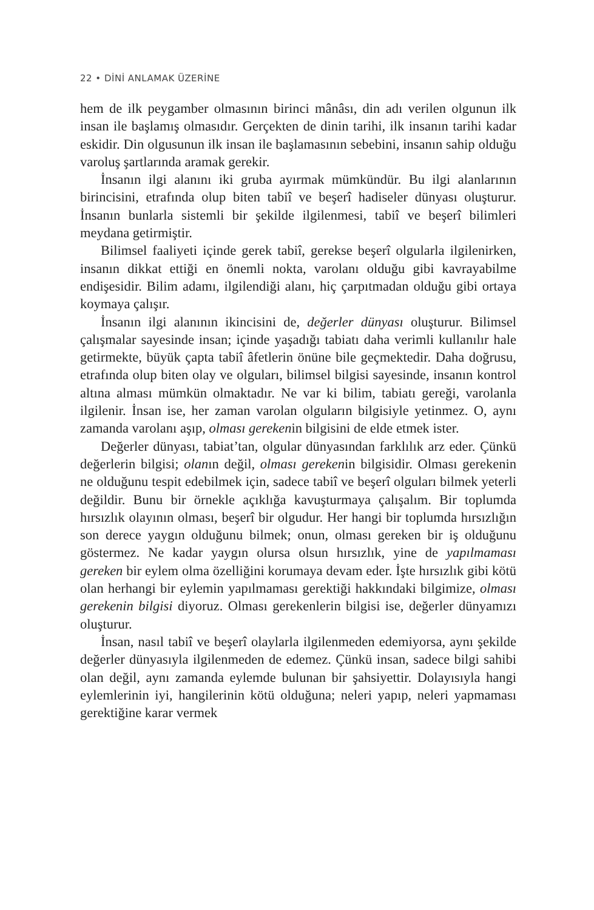22 • DİNİ ANLAMAK ÜZERİNE
hem de ilk peygamber olmasının birinci mânâsı, din adı verilen olgunun ilk insan ile başlamış olmasıdır. Gerçekten de dinin tarihi, ilk insanın tarihi kadar eskidir. Din olgusunun ilk insan ile başlamasının sebebini, insanın sahip olduğu varoluş şartlarında aramak gerekir.
İnsanın ilgi alanını iki gruba ayırmak mümkündür. Bu ilgi alanlarının birincisini, etrafında olup biten tabiî ve beşerî hadiseler dünyası oluşturur. İnsanın bunlarla sistemli bir şekilde ilgilenmesi, tabiî ve beşerî bilimleri meydana getirmiştir.
Bilimsel faaliyeti içinde gerek tabiî, gerekse beşerî olgularla ilgilenirken, insanın dikkat ettiği en önemli nokta, varolanı olduğu gibi kavrayabilme endişesidir. Bilim adamı, ilgilendiği alanı, hiç çarpıtmadan olduğu gibi ortaya koymaya çalışır.
İnsanın ilgi alanının ikincisini de, değerler dünyası oluşturur. Bilimsel çalışmalar sayesinde insan; içinde yaşadığı tabiatı daha verimli kullanılır hale getirmekte, büyük çapta tabiî âfetlerin önüne bile geçmektedir. Daha doğrusu, etrafında olup biten olay ve olguları, bilimsel bilgisi sayesinde, insanın kontrol altına alması mümkün olmaktadır. Ne var ki bilim, tabiatı gereği, varolanla ilgilenir. İnsan ise, her zaman varolan olguların bilgisiyle yetinmez. O, aynı zamanda varolanı aşıp, olması gerekenin bilgisini de elde etmek ister.
Değerler dünyası, tabiat’tan, olgular dünyasından farklılık arz eder. Çünkü değerlerin bilgisi; olanın değil, olması gerekenin bilgisidir. Olması gerekenin ne olduğunu tespit edebilmek için, sadece tabiî ve beşerî olguları bilmek yeterli değildir. Bunu bir örnekle açıklığa kavuşturmaya çalışalım. Bir toplumda hırsızlık olayının olması, beşerî bir olgudur. Her hangi bir toplumda hırsızlığın son derece yaygın olduğunu bilmek; onun, olması gereken bir iş olduğunu göstermez. Ne kadar yaygın olursa olsun hırsızlık, yine de yapılmaması gereken bir eylem olma özelliğini korumaya devam eder. İşte hırsızlık gibi kötü olan herhangi bir eylemin yapılmaması gerektiği hakkındaki bilgimize, olması gerekenin bilgisi diyoruz. Olması gerekenlerin bilgisi ise, değerler dünyamızı oluşturur.
İnsan, nasıl tabiî ve beşerî olaylarla ilgilenmeden edemiyorsa, aynı şekilde değerler dünyasıyla ilgilenmeden de edemez. Çünkü insan, sadece bilgi sahibi olan değil, aynı zamanda eylemde bulunan bir şahsiyettir. Dolayısıyla hangi eylemlerinin iyi, hangilerinin kötü olduğuna; neleri yapıp, neleri yapmaması gerektiğine karar vermek